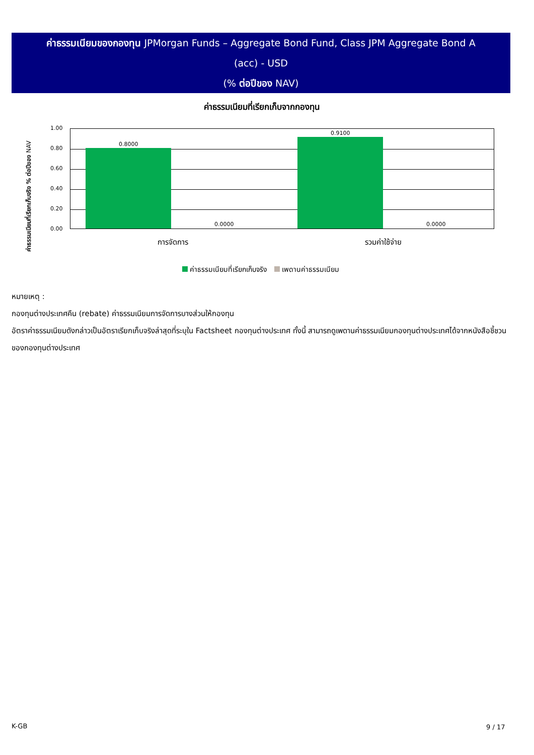ค่าธรรมเนียมของกองทุน JPMorgan Funds – Aggregate Bond Fund, Class JPM Aggregate Bond A
(acc) - USD
(% ต่อปีของ NAV)
ค่าธรรมเนียมที่เรียกเก็บจากกองทุน
ค่าธรรมเนียมที่เรียกเก็บจริง % ต่อปีของ NAV
1.00
0.80
0.60
0.40
0.20
0.00
0.8000
0.0000
0.9100
0.0000
การจัดการ รวมค่าใช้จ่าย
ค่าธรรมเนียมที่เรียกเก็บจริง เพดานค่าธรรมเนียม
หมายเหตุ :
กองทุนต่างประเทศคืน (rebate) ค่าธรรมเนียมการจัดการบางส่วนให้กองทุน
อัตราค่าธรรมเนียมดังกล่าวเป็นอัตราเรียกเก็บจริงล่าสุดที่ระบุใน Factsheet กองทุนต่างประเทศ ทั้งนี้ สามารถดูเพดานค่าธรรมเนียมกองทุนต่างประเทศได้จากหนังสือชี้ชวนของกองทุนต่างประเทศ
K-GB 9 / 17